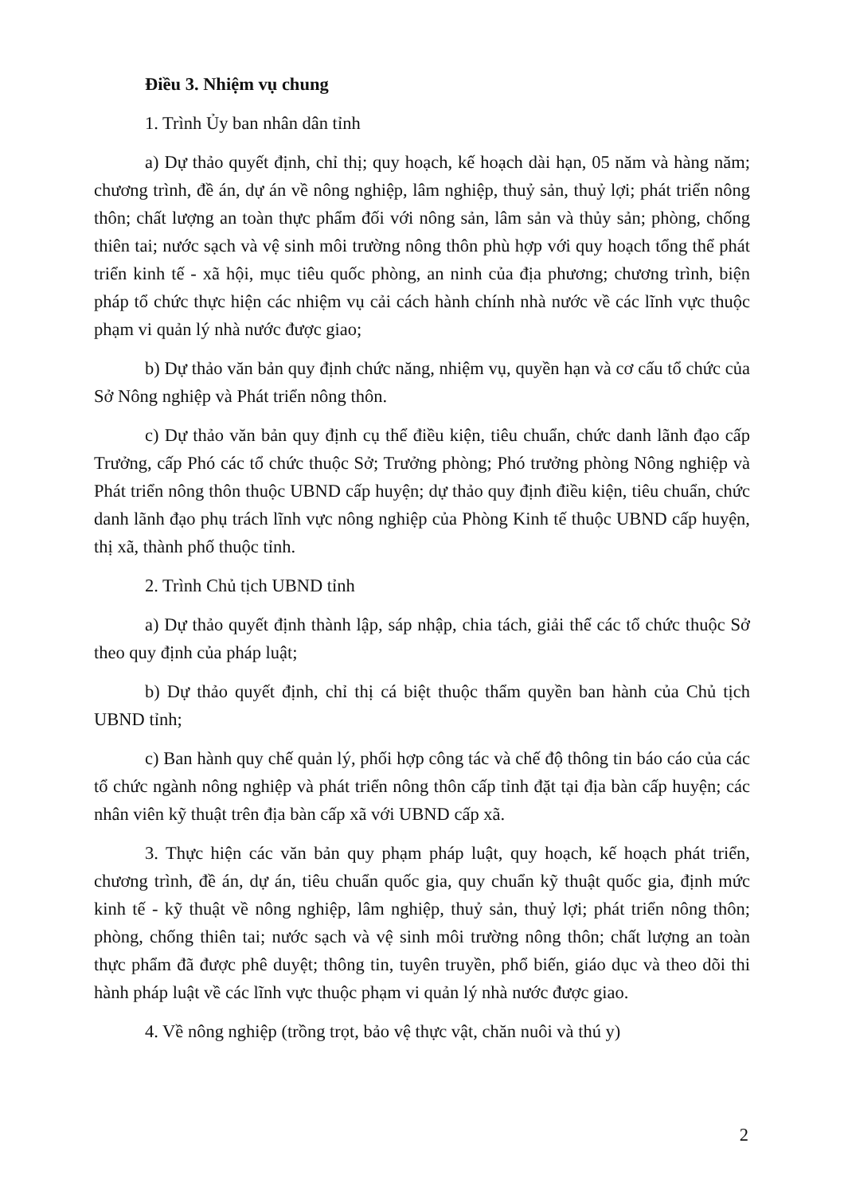Điều 3. Nhiệm vụ chung
1. Trình Ủy ban nhân dân tỉnh
a) Dự thảo quyết định, chỉ thị; quy hoạch, kế hoạch dài hạn, 05 năm và hàng năm; chương trình, đề án, dự án về nông nghiệp, lâm nghiệp, thuỷ sản, thuỷ lợi; phát triển nông thôn; chất lượng an toàn thực phẩm đối với nông sản, lâm sản và thủy sản; phòng, chống thiên tai; nước sạch và vệ sinh môi trường nông thôn phù hợp với quy hoạch tổng thể phát triển kinh tế - xã hội, mục tiêu quốc phòng, an ninh của địa phương; chương trình, biện pháp tổ chức thực hiện các nhiệm vụ cải cách hành chính nhà nước về các lĩnh vực thuộc phạm vi quản lý nhà nước được giao;
b) Dự thảo văn bản quy định chức năng, nhiệm vụ, quyền hạn và cơ cấu tổ chức của Sở Nông nghiệp và Phát triển nông thôn.
c) Dự thảo văn bản quy định cụ thể điều kiện, tiêu chuẩn, chức danh lãnh đạo cấp Trưởng, cấp Phó các tổ chức thuộc Sở; Trưởng phòng; Phó trưởng phòng Nông nghiệp và Phát triển nông thôn thuộc UBND cấp huyện; dự thảo quy định điều kiện, tiêu chuẩn, chức danh lãnh đạo phụ trách lĩnh vực nông nghiệp của Phòng Kinh tế thuộc UBND cấp huyện, thị xã, thành phố thuộc tỉnh.
2. Trình Chủ tịch UBND tỉnh
a) Dự thảo quyết định thành lập, sáp nhập, chia tách, giải thể các tổ chức thuộc Sở theo quy định của pháp luật;
b) Dự thảo quyết định, chỉ thị cá biệt thuộc thẩm quyền ban hành của Chủ tịch UBND tỉnh;
c) Ban hành quy chế quản lý, phối hợp công tác và chế độ thông tin báo cáo của các tổ chức ngành nông nghiệp và phát triển nông thôn cấp tỉnh đặt tại địa bàn cấp huyện; các nhân viên kỹ thuật trên địa bàn cấp xã với UBND cấp xã.
3. Thực hiện các văn bản quy phạm pháp luật, quy hoạch, kế hoạch phát triển, chương trình, đề án, dự án, tiêu chuẩn quốc gia, quy chuẩn kỹ thuật quốc gia, định mức kinh tế - kỹ thuật về nông nghiệp, lâm nghiệp, thuỷ sản, thuỷ lợi; phát triển nông thôn; phòng, chống thiên tai; nước sạch và vệ sinh môi trường nông thôn; chất lượng an toàn thực phẩm đã được phê duyệt; thông tin, tuyên truyền, phổ biến, giáo dục và theo dõi thi hành pháp luật về các lĩnh vực thuộc phạm vi quản lý nhà nước được giao.
4. Về nông nghiệp (trồng trọt, bảo vệ thực vật, chăn nuôi và thú y)
2